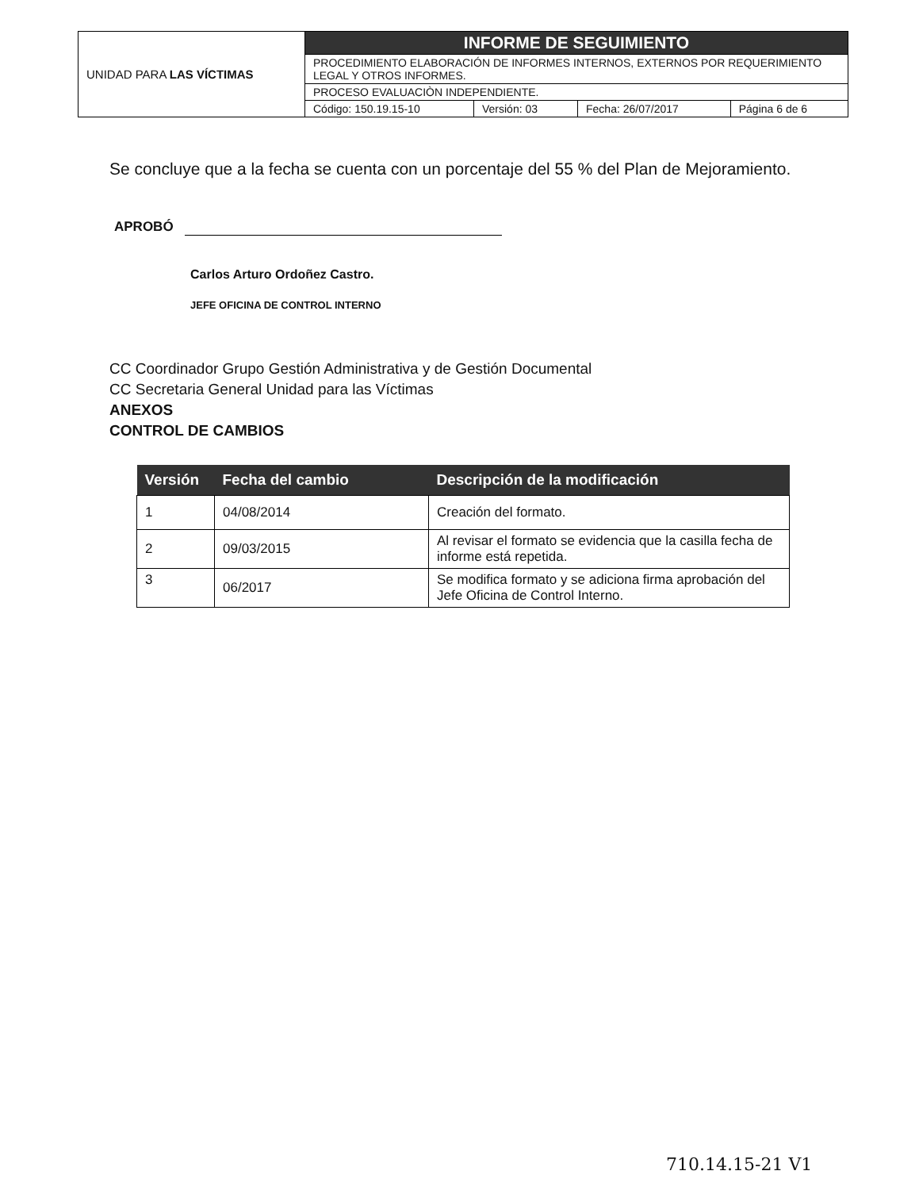| UNIDAD PARA LAS VÍCTIMAS | INFORME DE SEGUIMIENTO | | | |
| | PROCEDIMIENTO ELABORACIÓN DE INFORMES INTERNOS, EXTERNOS POR REQUERIMIENTO LEGAL Y OTROS INFORMES. | | | |
| | PROCESO EVALUACIÒN INDEPENDIENTE. | | | |
| | Código: 150.19.15-10 | Versión: 03 | Fecha: 26/07/2017 | Página 6 de 6 |
Se concluye que a la fecha se cuenta con un porcentaje del 55 % del Plan de Mejoramiento.
APROBÓ
Carlos Arturo Ordoñez Castro.
JEFE OFICINA DE CONTROL INTERNO
CC Coordinador Grupo Gestión Administrativa y de Gestión Documental
CC Secretaria General Unidad para las Víctimas
ANEXOS
CONTROL DE CAMBIOS
| Versión | Fecha del cambio | Descripción de la modificación |
| --- | --- | --- |
| 1 | 04/08/2014 | Creación del formato. |
| 2 | 09/03/2015 | Al revisar el formato se evidencia que la casilla fecha de informe está repetida. |
| 3 | 06/2017 | Se modifica formato y se adiciona firma aprobación del Jefe Oficina de Control Interno. |
710.14.15-21 V1